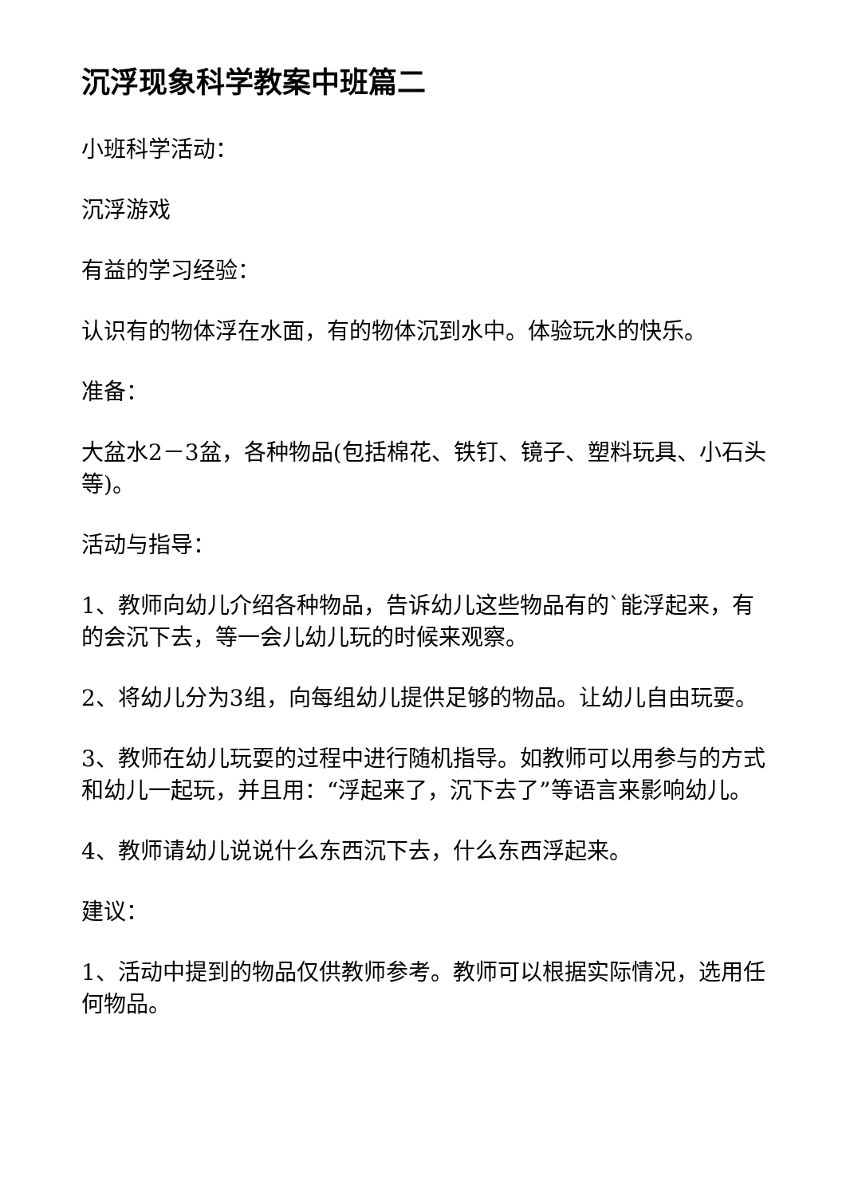沉浮现象科学教案中班篇二
小班科学活动：
沉浮游戏
有益的学习经验：
认识有的物体浮在水面，有的物体沉到水中。体验玩水的快乐。
准备：
大盆水2－3盆，各种物品(包括棉花、铁钉、镜子、塑料玩具、小石头等)。
活动与指导：
1、教师向幼儿介绍各种物品，告诉幼儿这些物品有的`能浮起来，有的会沉下去，等一会儿幼儿玩的时候来观察。
2、将幼儿分为3组，向每组幼儿提供足够的物品。让幼儿自由玩耍。
3、教师在幼儿玩耍的过程中进行随机指导。如教师可以用参与的方式和幼儿一起玩，并且用：“浮起来了，沉下去了”等语言来影响幼儿。
4、教师请幼儿说说什么东西沉下去，什么东西浮起来。
建议：
1、活动中提到的物品仅供教师参考。教师可以根据实际情况，选用任何物品。